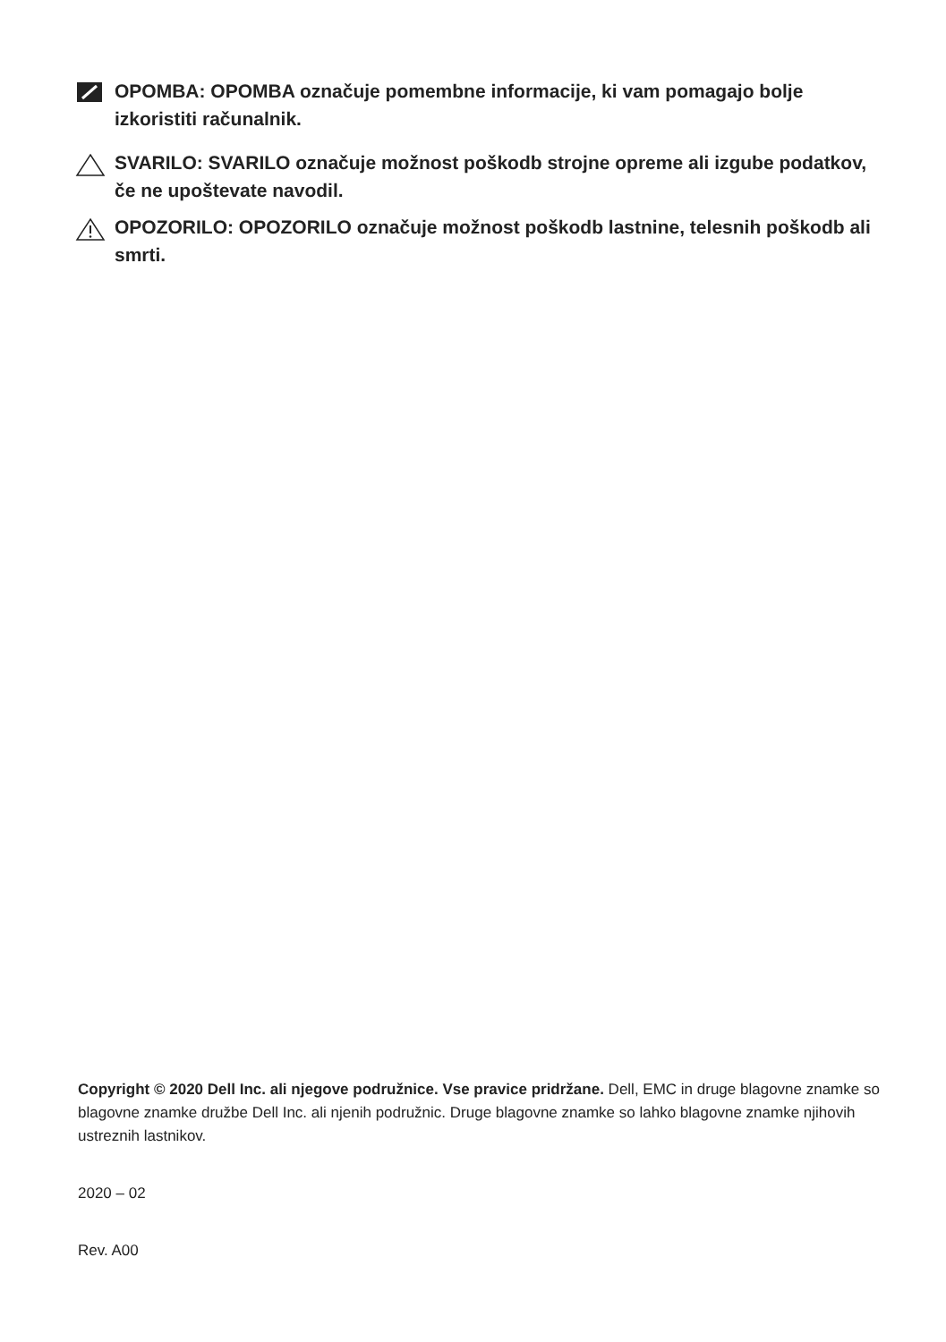OPOMBA: OPOMBA označuje pomembne informacije, ki vam pomagajo bolje izkoristiti računalnik.
SVARILO: SVARILO označuje možnost poškodb strojne opreme ali izgube podatkov, če ne upoštevate navodil.
OPOZORILO: OPOZORILO označuje možnost poškodb lastnine, telesnih poškodb ali smrti.
Copyright © 2020 Dell Inc. ali njegove podružnice. Vse pravice pridržane. Dell, EMC in druge blagovne znamke so blagovne znamke družbe Dell Inc. ali njenih podružnic. Druge blagovne znamke so lahko blagovne znamke njihovih ustreznih lastnikov.
2020 – 02
Rev. A00